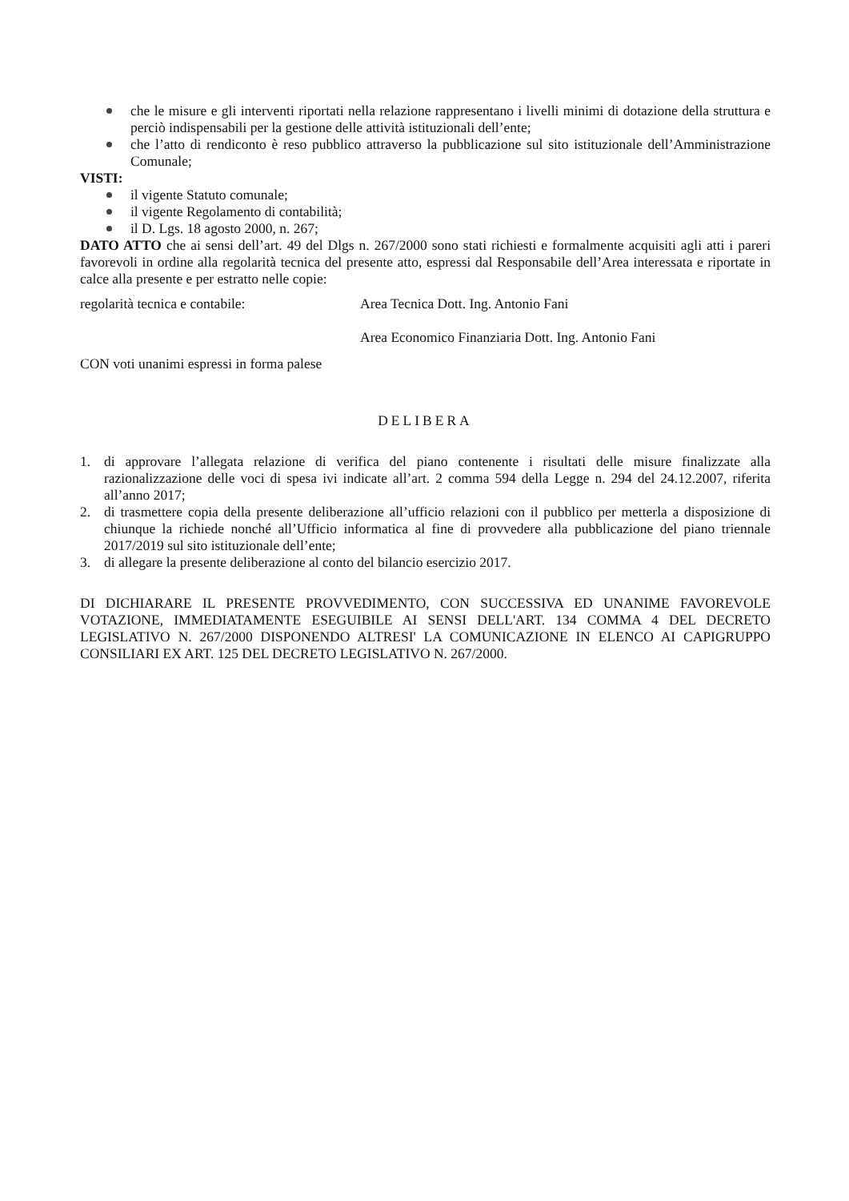che le misure e gli interventi riportati nella relazione rappresentano i livelli minimi di dotazione della struttura e perciò indispensabili per la gestione delle attività istituzionali dell’ente;
che l’atto di rendiconto è reso pubblico attraverso la pubblicazione sul sito istituzionale dell’Amministrazione Comunale;
VISTI:
il vigente Statuto comunale;
il vigente Regolamento di contabilità;
il D. Lgs. 18 agosto 2000, n. 267;
DATO ATTO che ai sensi dell’art. 49 del Dlgs n. 267/2000 sono stati richiesti e formalmente acquisiti agli atti i pareri favorevoli in ordine alla regolarità tecnica del presente atto, espressi dal Responsabile dell’Area interessata e riportate in calce alla presente e per estratto nelle copie:
regolarità tecnica e contabile: Area Tecnica Dott. Ing. Antonio Fani
Area Economico Finanziaria Dott. Ing. Antonio Fani
CON voti unanimi espressi in forma palese
DELIBERA
1. di approvare l’allegata relazione di verifica del piano contenente i risultati delle misure finalizzate alla razionalizzazione delle voci di spesa ivi indicate all’art. 2 comma 594 della Legge n. 294 del 24.12.2007, riferita all’anno 2017;
2. di trasmettere copia della presente deliberazione all’ufficio relazioni con il pubblico per metterla a disposizione di chiunque la richiede nonché all’Ufficio informatica al fine di provvedere alla pubblicazione del piano triennale 2017/2019 sul sito istituzionale dell’ente;
3. di allegare la presente deliberazione al conto del bilancio esercizio 2017.
DI DICHIARARE IL PRESENTE PROVVEDIMENTO, CON SUCCESSIVA ED UNANIME FAVOREVOLE VOTAZIONE, IMMEDIATAMENTE ESEGUIBILE AI SENSI DELL'ART. 134 COMMA 4 DEL DECRETO LEGISLATIVO N. 267/2000 DISPONENDO ALTRESI' LA COMUNICAZIONE IN ELENCO AI CAPIGRUPPO CONSILIARI EX ART. 125 DEL DECRETO LEGISLATIVO N. 267/2000.